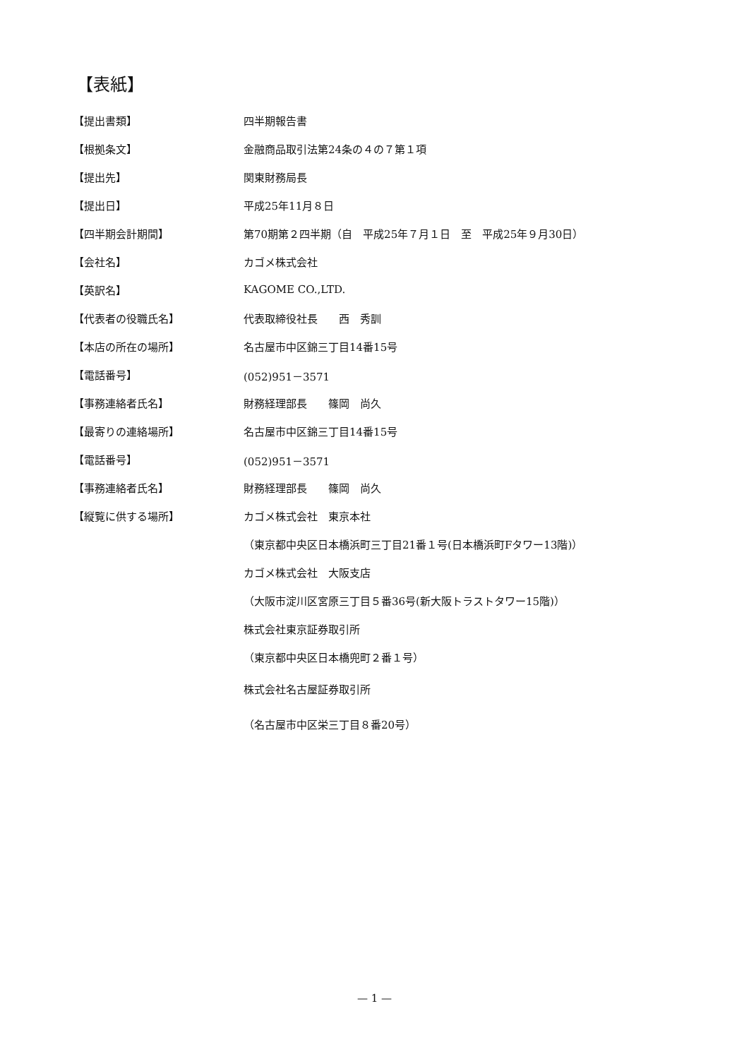【表紙】
| 【提出書類】 | 四半期報告書 |
| 【根拠条文】 | 金融商品取引法第24条の４の７第１項 |
| 【提出先】 | 関東財務局長 |
| 【提出日】 | 平成25年11月８日 |
| 【四半期会計期間】 | 第70期第２四半期（自 平成25年７月１日 至 平成25年９月30日） |
| 【会社名】 | カゴメ株式会社 |
| 【英訳名】 | KAGOME CO.,LTD. |
| 【代表者の役職氏名】 | 代表取締役社長 西 秀訓 |
| 【本店の所在の場所】 | 名古屋市中区錦三丁目14番15号 |
| 【電話番号】 | (052)951－3571 |
| 【事務連絡者氏名】 | 財務経理部長 篠岡 尚久 |
| 【最寄りの連絡場所】 | 名古屋市中区錦三丁目14番15号 |
| 【電話番号】 | (052)951－3571 |
| 【事務連絡者氏名】 | 財務経理部長 篠岡 尚久 |
| 【縦覧に供する場所】 | カゴメ株式会社 東京本社 |
| | （東京都中央区日本橋浜町三丁目21番１号(日本橋浜町Fタワー13階)） |
| | カゴメ株式会社 大阪支店 |
| | （大阪市淀川区宮原三丁目５番36号(新大阪トラストタワー15階)） |
| | 株式会社東京証券取引所 |
| | （東京都中央区日本橋兜町２番１号） |
| | 株式会社名古屋証券取引所 |
| | （名古屋市中区栄三丁目８番20号） |
— 1 —